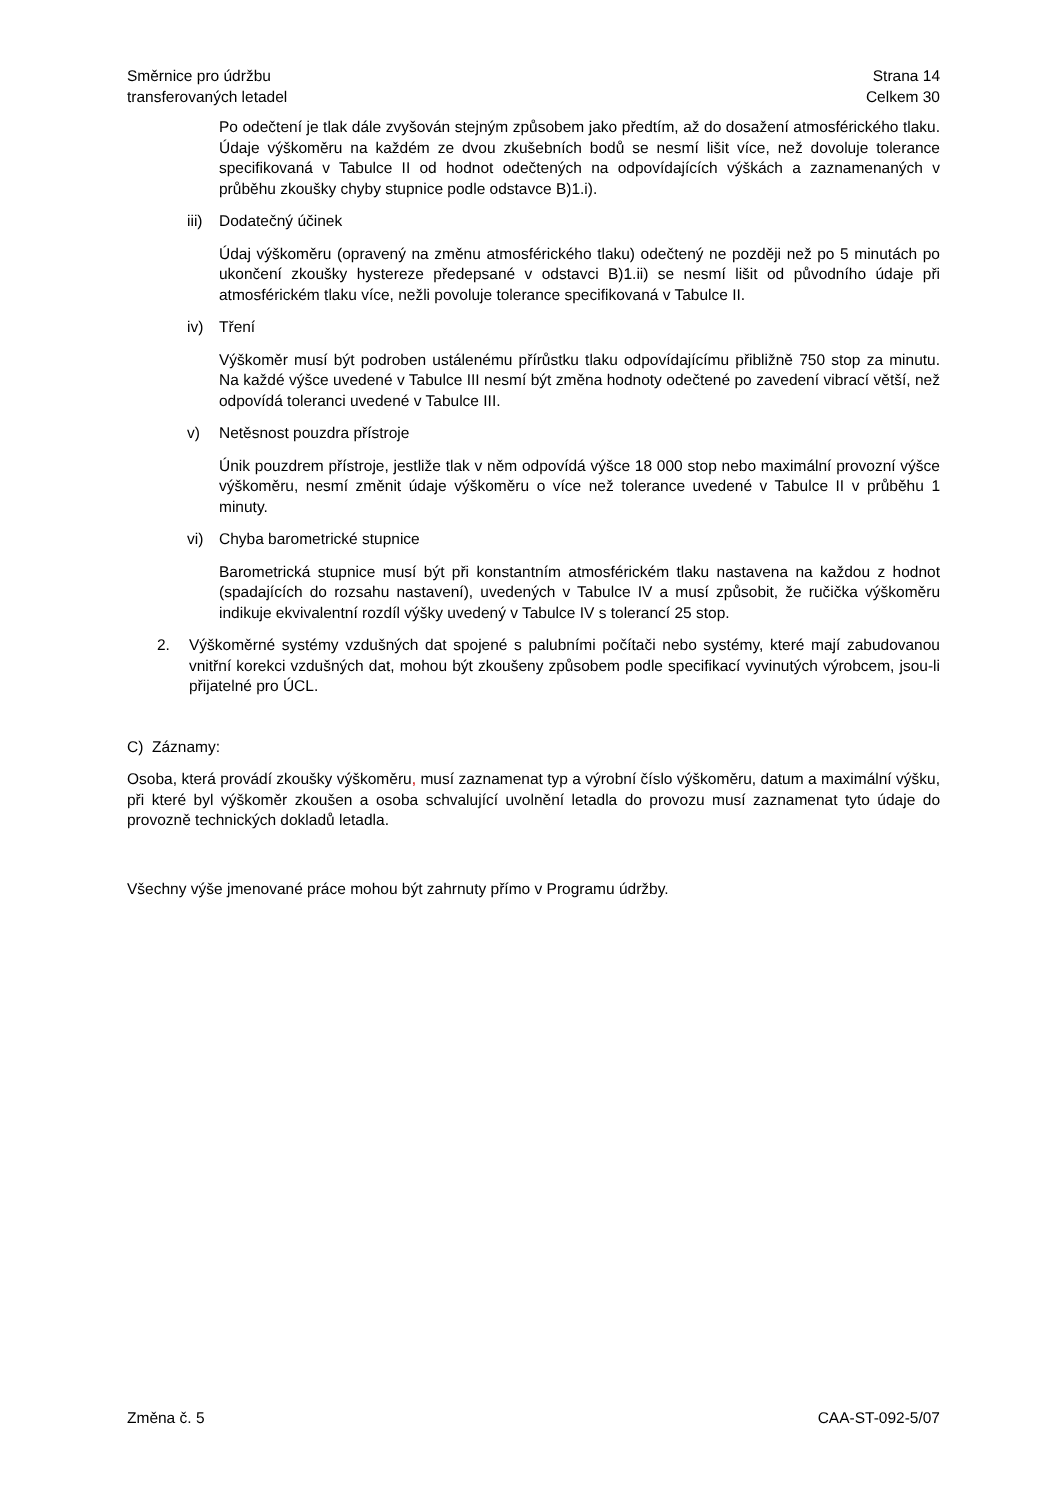Směrnice pro údržbu
transferovaných letadel
Strana 14
Celkem 30
Po odečtení je tlak dále zvyšován stejným způsobem jako předtím, až do dosažení atmosférického tlaku. Údaje výškoměru na každém ze dvou zkušebních bodů se nesmí lišit více, než dovoluje tolerance specifikovaná v Tabulce II od hodnot odečtených na odpovídajících výškách a zaznamenaných v průběhu zkoušky chyby stupnice podle odstavce B)1.i).
iii) Dodatečný účinek
Údaj výškoměru (opravený na změnu atmosférického tlaku) odečtený ne později než po 5 minutách po ukončení zkoušky hystereze předepsané v odstavci B)1.ii) se nesmí lišit od původního údaje při atmosférickém tlaku více, nežli povoluje tolerance specifikovaná v Tabulce II.
iv) Tření
Výškoměr musí být podroben ustálenému přírůstku tlaku odpovídajícímu přibližně 750 stop za minutu. Na každé výšce uvedené v Tabulce III nesmí být změna hodnoty odečtené po zavedení vibrací větší, než odpovídá toleranci uvedené v Tabulce III.
v) Netěsnost pouzdra přístroje
Únik pouzdrem přístroje, jestliže tlak v něm odpovídá výšce 18 000 stop nebo maximální provozní výšce výškoměru, nesmí změnit údaje výškoměru o více než tolerance uvedené v Tabulce II v průběhu 1 minuty.
vi) Chyba barometrické stupnice
Barometrická stupnice musí být při konstantním atmosférickém tlaku nastavena na každou z hodnot (spadajících do rozsahu nastavení), uvedených v Tabulce IV a musí způsobit, že ručička výškoměru indikuje ekvivalentní rozdíl výšky uvedený v Tabulce IV s tolerancí 25 stop.
2. Výškoměrné systémy vzdušných dat spojené s palubními počítači nebo systémy, které mají zabudovanou vnitřní korekci vzdušných dat, mohou být zkoušeny způsobem podle specifikací vyvinutých výrobcem, jsou-li přijatelné pro ÚCL.
C) Záznamy:
Osoba, která provádí zkoušky výškoměru, musí zaznamenat typ a výrobní číslo výškoměru, datum a maximální výšku, při které byl výškoměr zkoušen a osoba schvalující uvolnění letadla do provozu musí zaznamenat tyto údaje do provozně technických dokladů letadla.
Všechny výše jmenované práce mohou být zahrnuty přímo v Programu údržby.
Změna č. 5 CAA-ST-092-5/07